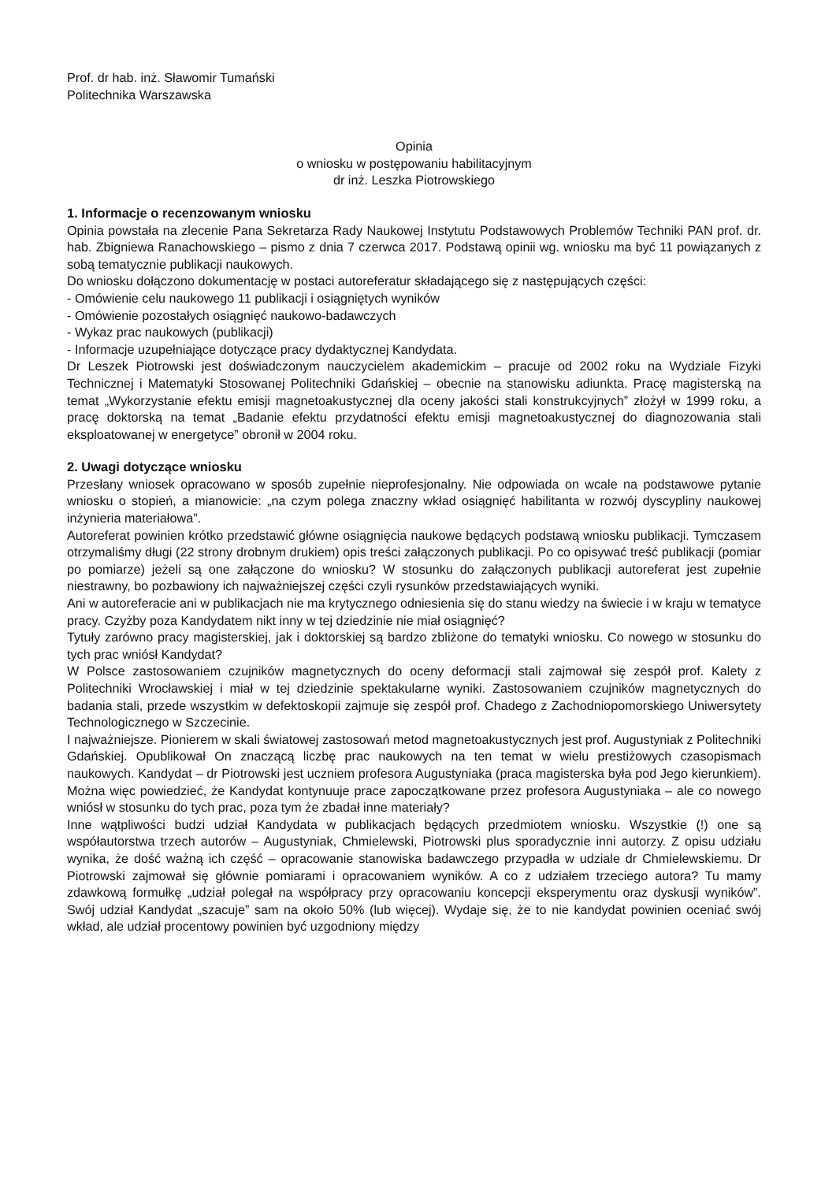Prof. dr hab. inż. Sławomir Tumański
Politechnika Warszawska
Opinia
o wniosku w postępowaniu habilitacyjnym
dr inż. Leszka Piotrowskiego
1. Informacje o recenzowanym wniosku
Opinia powstała na zlecenie Pana Sekretarza Rady Naukowej Instytutu Podstawowych Problemów Techniki PAN prof. dr. hab. Zbigniewa Ranachowskiego – pismo z dnia 7 czerwca 2017. Podstawą opinii wg. wniosku ma być 11 powiązanych z sobą tematycznie publikacji naukowych.
Do wniosku dołączono dokumentację w postaci autoreferatur składającego się z następujących części:
- Omówienie celu naukowego 11 publikacji i osiągniętych wyników
- Omówienie pozostałych osiągnięć naukowo-badawczych
- Wykaz prac naukowych (publikacji)
- Informacje uzupełniające dotyczące pracy dydaktycznej Kandydata.
Dr Leszek Piotrowski jest doświadczonym nauczycielem akademickim – pracuje od 2002 roku na Wydziale Fizyki Technicznej i Matematyki Stosowanej Politechniki Gdańskiej – obecnie na stanowisku adiunkta. Pracę magisterską na temat „Wykorzystanie efektu emisji magnetoakustycznej dla oceny jakości stali konstrukcyjnych” złożył w 1999 roku, a pracę doktorską na temat „Badanie efektu przydatności efektu emisji magnetoakustycznej do diagnozowania stali eksploatowanej w energetyce” obronił w 2004 roku.
2. Uwagi dotyczące wniosku
Przesłany wniosek opracowano w sposób zupełnie nieprofesjonalny. Nie odpowiada on wcale na podstawowe pytanie wniosku o stopień, a mianowicie: „na czym polega znaczny wkład osiągnięć habilitanta w rozwój dyscypliny naukowej inżynieria materiałowa”.
Autoreferat powinien krótko przedstawić główne osiągnięcia naukowe będących podstawą wniosku publikacji. Tymczasem otrzymaliśmy długi (22 strony drobnym drukiem) opis treści załączonych publikacji. Po co opisywać treść publikacji (pomiar po pomiarze) jeżeli są one załączone do wniosku? W stosunku do załączonych publikacji autoreferat jest zupełnie niestrawny, bo pozbawiony ich najważniejszej części czyli rysunków przedstawiających wyniki.
Ani w autoreferacie ani w publikacjach nie ma krytycznego odniesienia się do stanu wiedzy na świecie i w kraju w tematyce pracy. Czyżby poza Kandydatem nikt inny w tej dziedzinie nie miał osiągnięć?
Tytuły zarówno pracy magisterskiej, jak i doktorskiej są bardzo zbliżone do tematyki wniosku. Co nowego w stosunku do tych prac wniósł Kandydat?
W Polsce zastosowaniem czujników magnetycznych do oceny deformacji stali zajmował się zespół prof. Kalety z Politechniki Wrocławskiej i miał w tej dziedzinie spektakularne wyniki. Zastosowaniem czujników magnetycznych do badania stali, przede wszystkim w defektoskopii zajmuje się zespół prof. Chadego z Zachodniopomorskiego Uniwersytety Technologicznego w Szczecinie.
I najważniejsze. Pionierem w skali światowej zastosowań metod magnetoakustycznych jest prof. Augustyniak z Politechniki Gdańskiej. Opublikował On znaczącą liczbę prac naukowych na ten temat w wielu prestiżowych czasopismach naukowych. Kandydat – dr Piotrowski jest uczniem profesora Augustyniaka (praca magisterska była pod Jego kierunkiem). Można więc powiedzieć, że Kandydat kontynuuje prace zapoczątkowane przez profesora Augustyniaka – ale co nowego wniósł w stosunku do tych prac, poza tym że zbadał inne materiały?
Inne wątpliwości budzi udział Kandydata w publikacjach będących przedmiotem wniosku. Wszystkie (!) one są współautorstwa trzech autorów – Augustyniak, Chmielewski, Piotrowski plus sporadycznie inni autorzy. Z opisu udziału wynika, że dość ważną ich część – opracowanie stanowiska badawczego przypadła w udziale dr Chmielewskiemu. Dr Piotrowski zajmował się głównie pomiarami i opracowaniem wyników. A co z udziałem trzeciego autora? Tu mamy zdawkową formułkę „udział polegał na współpracy przy opracowaniu koncepcji eksperymentu oraz dyskusji wyników”. Swój udział Kandydat „szacuje” sam na około 50% (lub więcej). Wydaje się, że to nie kandydat powinien oceniać swój wkład, ale udział procentowy powinien być uzgodniony między